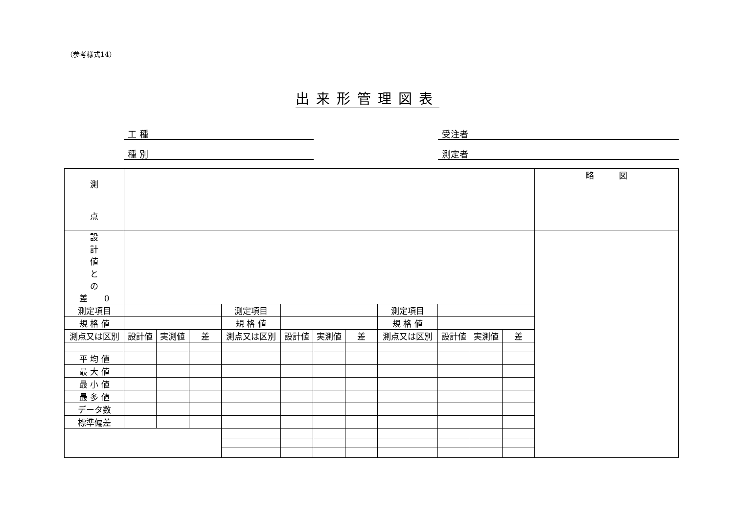（参考様式14）
出来形管理図表
工 種 受注者
種 別 測定者
| 測 点 | | | | | | | | | | | | 略 図 |
| 設 計 値 と の 差 0 | | | | | | | | | | | | |
| 測定項目 | | | | 測定項目 | | | | 測定項目 | | | | |
| 規 格 値 | | | | 規 格 値 | | | | 規 格 値 | | | | |
| 測点又は区別 | 設計値 | 実測値 | 差 | 測点又は区別 | 設計値 | 実測値 | 差 | 測点又は区別 | 設計値 | 実測値 | 差 | |
| 平 均 値 | | | | | | | | | | | | |
| 最 大 値 | | | | | | | | | | | | |
| 最 小 値 | | | | | | | | | | | | |
| 最 多 値 | | | | | | | | | | | | |
| データ数 | | | | | | | | | | | | |
| 標準偏差 | | | | | | | | | | | | |